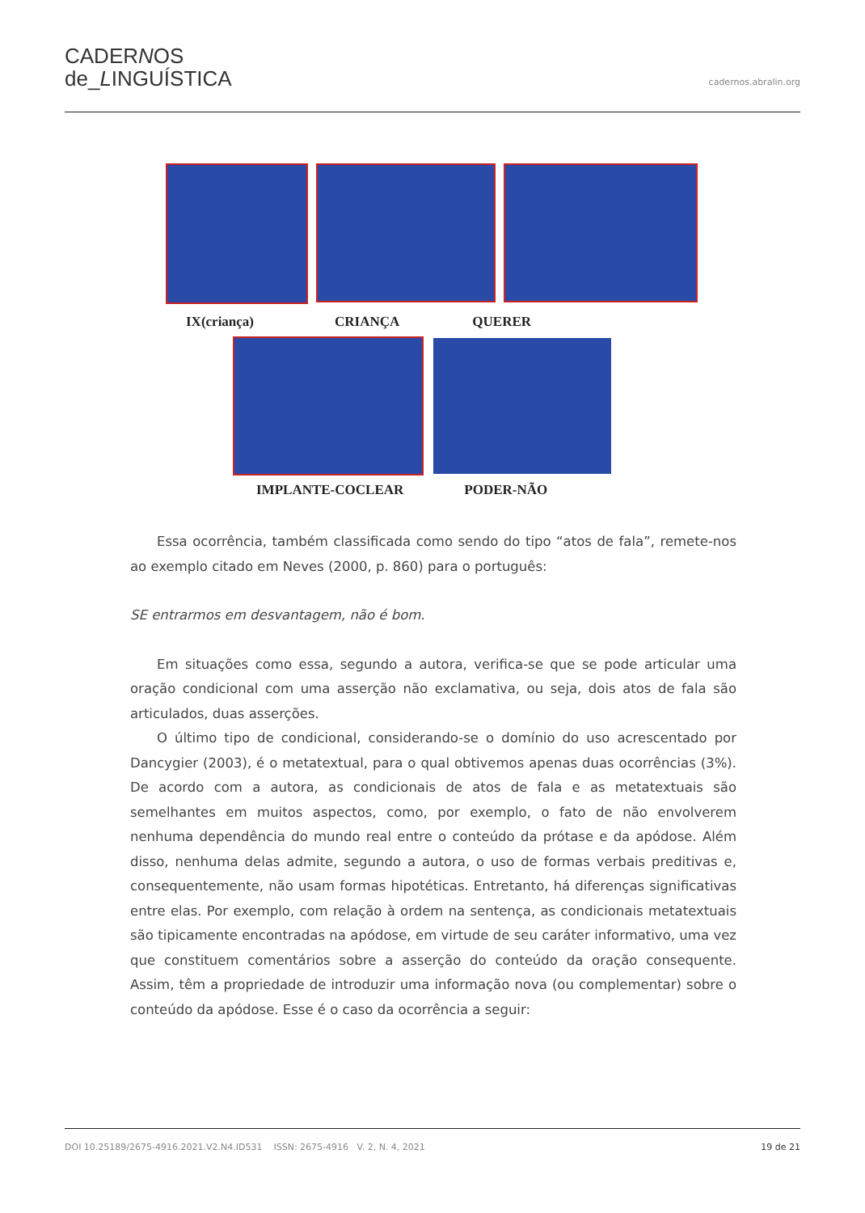CADERNOS
de_LINGUÍSTICA
cadernos.abralin.org
IX(criança) CRIANÇA QUERER
IMPLANTE-COCLEAR PODER-NÃO
Essa ocorrência, também classificada como sendo do tipo “atos de fala”, remete-nos ao exemplo citado em Neves (2000, p. 860) para o português:
SE entrarmos em desvantagem, não é bom.
Em situações como essa, segundo a autora, verifica-se que se pode articular uma oração condicional com uma asserção não exclamativa, ou seja, dois atos de fala são articulados, duas asserções.
O último tipo de condicional, considerando-se o domínio do uso acrescentado por Dancygier (2003), é o metatextual, para o qual obtivemos apenas duas ocorrências (3%). De acordo com a autora, as condicionais de atos de fala e as metatextuais são semelhantes em muitos aspectos, como, por exemplo, o fato de não envolverem nenhuma dependência do mundo real entre o conteúdo da prótase e da apódose. Além disso, nenhuma delas admite, segundo a autora, o uso de formas verbais preditivas e, consequentemente, não usam formas hipotéticas. Entretanto, há diferenças significativas entre elas. Por exemplo, com relação à ordem na sentença, as condicionais metatextuais são tipicamente encontradas na apódose, em virtude de seu caráter informativo, uma vez que constituem comentários sobre a asserção do conteúdo da oração consequente. Assim, têm a propriedade de introduzir uma informação nova (ou complementar) sobre o conteúdo da apódose. Esse é o caso da ocorrência a seguir:
DOI 10.25189/2675-4916.2021.V2.N4.ID531 ISSN: 2675-4916 V. 2, N. 4, 2021 19 de 21